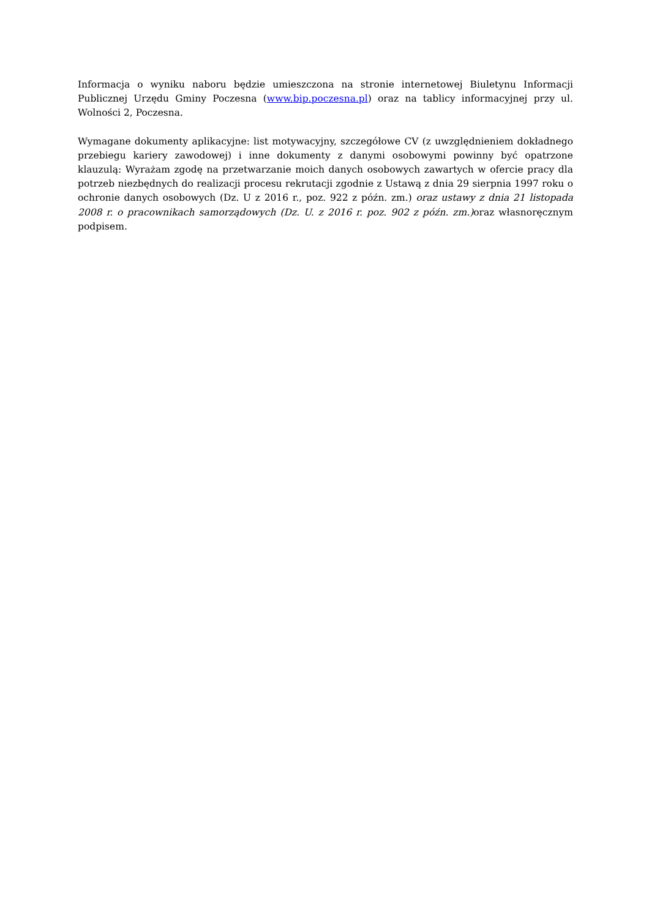Informacja o wyniku naboru będzie umieszczona na stronie internetowej Biuletynu Informacji Publicznej Urzędu Gminy Poczesna (www.bip.poczesna.pl) oraz na tablicy informacyjnej przy ul. Wolności 2, Poczesna.
Wymagane dokumenty aplikacyjne: list motywacyjny, szczegółowe CV (z uwzględnieniem dokładnego przebiegu kariery zawodowej) i inne dokumenty z danymi osobowymi powinny być opatrzone klauzulą: Wyrażam zgodę na przetwarzanie moich danych osobowych zawartych w ofercie pracy dla potrzeb niezbędnych do realizacji procesu rekrutacji zgodnie z Ustawą z dnia 29 sierpnia 1997 roku o ochronie danych osobowych (Dz. U z 2016 r., poz. 922 z późn. zm.) oraz ustawy z dnia 21 listopada 2008 r. o pracownikach samorządowych (Dz. U. z 2016 r. poz. 902 z późn. zm.) oraz własnoręcznym podpisem.